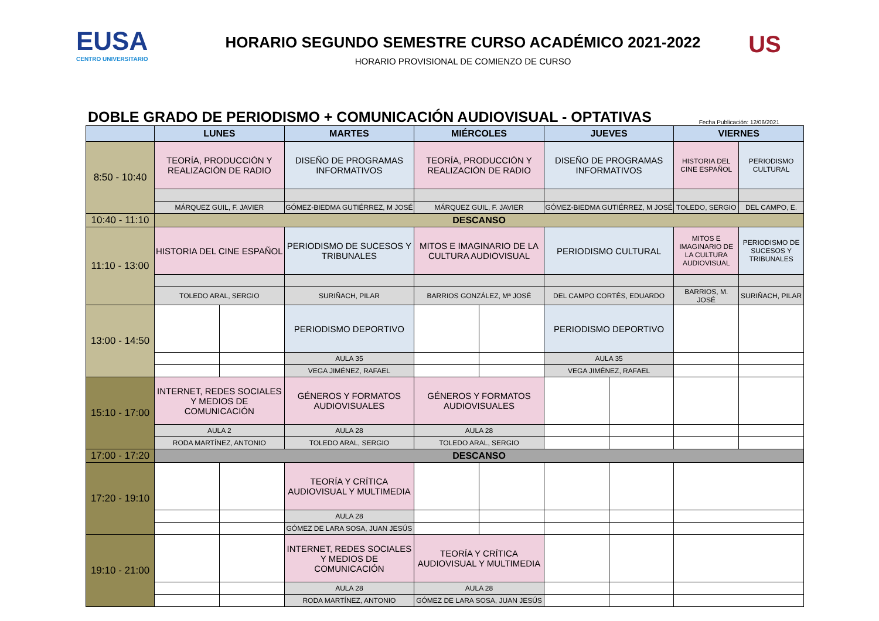EUSA
CENTRO UNIVERSITARIO
HORARIO SEGUNDO SEMESTRE CURSO ACADÉMICO 2021-2022
HORARIO PROVISIONAL DE COMIENZO DE CURSO
US
DOBLE GRADO DE PERIODISMO + COMUNICACIÓN AUDIOVISUAL - OPTATIVAS
Fecha Publicación: 12/06/2021
| | LUNES | | MARTES | MIÉRCOLES | | JUEVES | | VIERNES | |
| --- | --- | --- | --- | --- | --- | --- | --- | --- | --- |
| 8:50 - 10:40 | TEORÍA, PRODUCCIÓN Y REALIZACIÓN DE RADIO | | DISEÑO DE PROGRAMAS INFORMATIVOS | TEORÍA, PRODUCCIÓN Y REALIZACIÓN DE RADIO | | DISEÑO DE PROGRAMAS INFORMATIVOS | | HISTORIA DEL CINE ESPAÑOL | PERIODISMO CULTURAL |
| | MÁRQUEZ GUIL, F. JAVIER | | GÓMEZ-BIEDMA GUTIÉRREZ, M JOSÉ | MÁRQUEZ GUIL, F. JAVIER | | GÓMEZ-BIEDMA GUTIÉRREZ, M JOSÉ | | TOLEDO, SERGIO | DEL CAMPO, E. |
| 10:40 - 11:10 | DESCANSO | | | | | | | | |
| 11:10 - 13:00 | HISTORIA DEL CINE ESPAÑOL | | PERIODISMO DE SUCESOS Y TRIBUNALES | MITOS E IMAGINARIO DE LA CULTURA AUDIOVISUAL | | PERIODISMO CULTURAL | | MITOS E IMAGINARIO DE LA CULTURA AUDIOVISUAL | PERIODISMO DE SUCESOS Y TRIBUNALES |
| | TOLEDO ARAL, SERGIO | | SURIÑACH, PILAR | BARRIOS GONZÁLEZ, Mª JOSÉ | | DEL CAMPO CORTÉS, EDUARDO | | BARRIOS, M. JOSÉ | SURIÑACH, PILAR |
| 13:00 - 14:50 | | | PERIODISMO DEPORTIVO | | | PERIODISMO DEPORTIVO | | | |
| | | | AULA 35 | | | AULA 35 | | | |
| | | | VEGA JIMÉNEZ, RAFAEL | | | VEGA JIMÉNEZ, RAFAEL | | | |
| 15:10 - 17:00 | INTERNET, REDES SOCIALES Y MEDIOS DE COMUNICACIÓN | | GÉNEROS Y FORMATOS AUDIOVISUALES | GÉNEROS Y FORMATOS AUDIOVISUALES | | | | | |
| | AULA 2 | | AULA 28 | AULA 28 | | | | | |
| | RODA MARTÍNEZ, ANTONIO | | TOLEDO ARAL, SERGIO | TOLEDO ARAL, SERGIO | | | | | |
| 17:00 - 17:20 | DESCANSO | | | | | | | | |
| 17:20 - 19:10 | | | TEORÍA Y CRÍTICA AUDIOVISUAL Y MULTIMEDIA | | | | | | |
| | | | AULA 28 | | | | | | |
| | | | GÓMEZ DE LARA SOSA, JUAN JESÚS | | | | | | |
| 19:10 - 21:00 | | | INTERNET, REDES SOCIALES Y MEDIOS DE COMUNICACIÓN | TEORÍA Y CRÍTICA AUDIOVISUAL Y MULTIMEDIA | | | | | |
| | | | AULA 28 | AULA 28 | | | | | |
| | | | RODA MARTÍNEZ, ANTONIO | GÓMEZ DE LARA SOSA, JUAN JESÚS | | | | | |